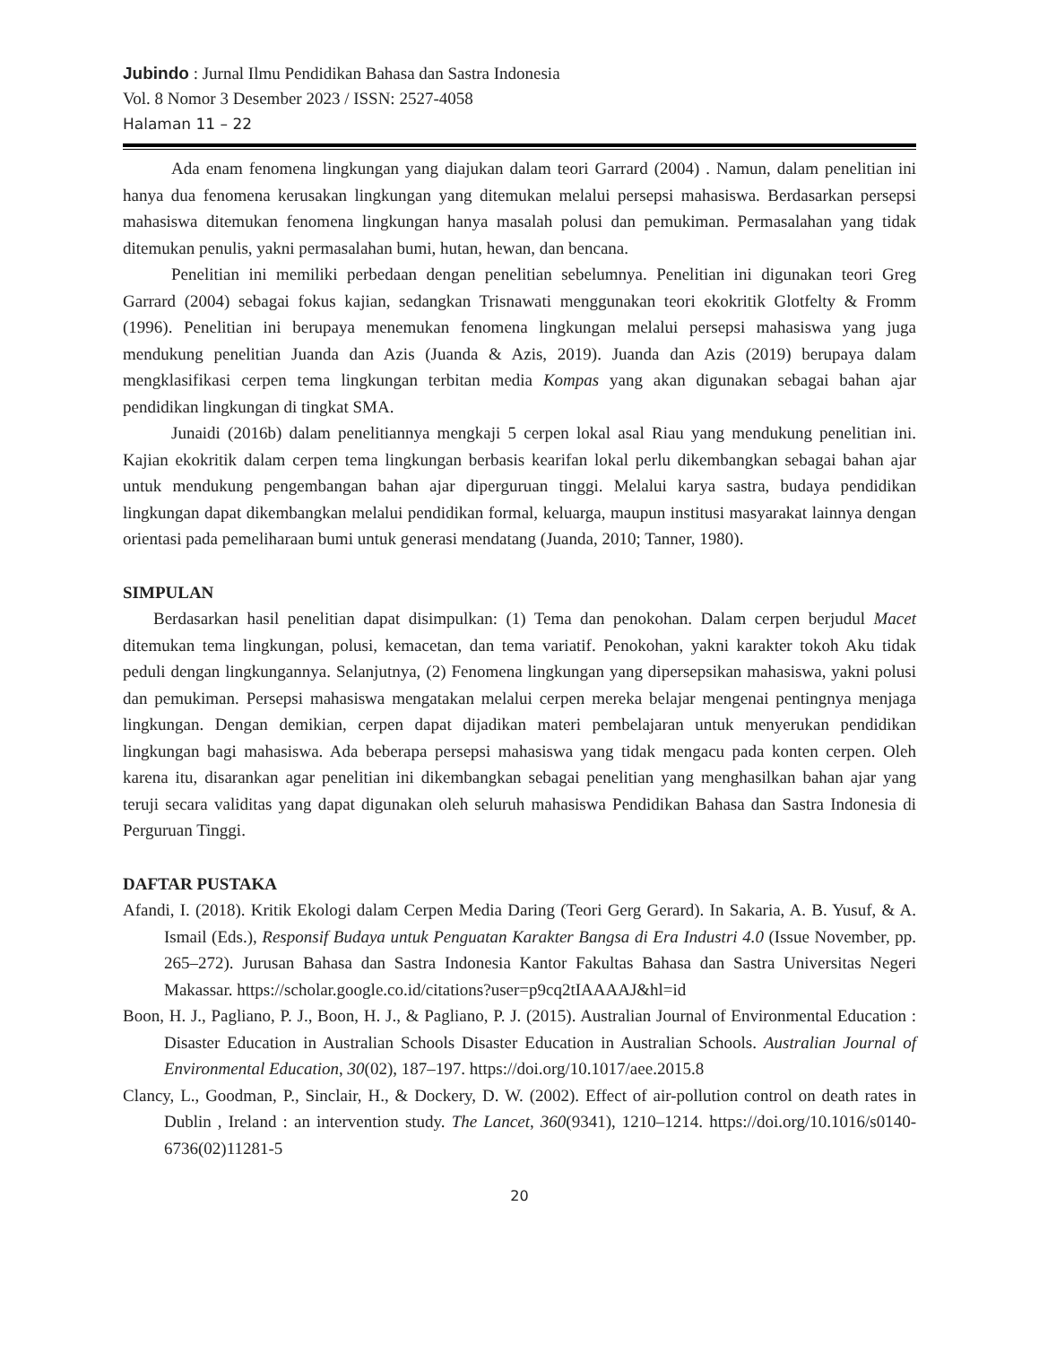Jubindo : Jurnal Ilmu Pendidikan Bahasa dan Sastra Indonesia
Vol. 8 Nomor 3 Desember 2023 / ISSN: 2527-4058
Halaman 11 – 22
Ada enam fenomena lingkungan yang diajukan dalam teori Garrard (2004) . Namun, dalam penelitian ini hanya dua fenomena kerusakan lingkungan yang ditemukan melalui persepsi mahasiswa. Berdasarkan persepsi mahasiswa ditemukan fenomena lingkungan hanya masalah polusi dan pemukiman. Permasalahan yang tidak ditemukan penulis, yakni permasalahan bumi, hutan, hewan, dan bencana.
Penelitian ini memiliki perbedaan dengan penelitian sebelumnya. Penelitian ini digunakan teori Greg Garrard (2004) sebagai fokus kajian, sedangkan Trisnawati menggunakan teori ekokritik Glotfelty & Fromm (1996). Penelitian ini berupaya menemukan fenomena lingkungan melalui persepsi mahasiswa yang juga mendukung penelitian Juanda dan Azis (Juanda & Azis, 2019). Juanda dan Azis (2019) berupaya dalam mengklasifikasi cerpen tema lingkungan terbitan media Kompas yang akan digunakan sebagai bahan ajar pendidikan lingkungan di tingkat SMA.
Junaidi (2016b) dalam penelitiannya mengkaji 5 cerpen lokal asal Riau yang mendukung penelitian ini. Kajian ekokritik dalam cerpen tema lingkungan berbasis kearifan lokal perlu dikembangkan sebagai bahan ajar untuk mendukung pengembangan bahan ajar diperguruan tinggi. Melalui karya sastra, budaya pendidikan lingkungan dapat dikembangkan melalui pendidikan formal, keluarga, maupun institusi masyarakat lainnya dengan orientasi pada pemeliharaan bumi untuk generasi mendatang (Juanda, 2010; Tanner, 1980).
SIMPULAN
Berdasarkan hasil penelitian dapat disimpulkan: (1) Tema dan penokohan. Dalam cerpen berjudul Macet ditemukan tema lingkungan, polusi, kemacetan, dan tema variatif. Penokohan, yakni karakter tokoh Aku tidak peduli dengan lingkungannya. Selanjutnya, (2) Fenomena lingkungan yang dipersepsikan mahasiswa, yakni polusi dan pemukiman. Persepsi mahasiswa mengatakan melalui cerpen mereka belajar mengenai pentingnya menjaga lingkungan. Dengan demikian, cerpen dapat dijadikan materi pembelajaran untuk menyerukan pendidikan lingkungan bagi mahasiswa. Ada beberapa persepsi mahasiswa yang tidak mengacu pada konten cerpen. Oleh karena itu, disarankan agar penelitian ini dikembangkan sebagai penelitian yang menghasilkan bahan ajar yang teruji secara validitas yang dapat digunakan oleh seluruh mahasiswa Pendidikan Bahasa dan Sastra Indonesia di Perguruan Tinggi.
DAFTAR PUSTAKA
Afandi, I. (2018). Kritik Ekologi dalam Cerpen Media Daring (Teori Gerg Gerard). In Sakaria, A. B. Yusuf, & A. Ismail (Eds.), Responsif Budaya untuk Penguatan Karakter Bangsa di Era Industri 4.0 (Issue November, pp. 265–272). Jurusan Bahasa dan Sastra Indonesia Kantor Fakultas Bahasa dan Sastra Universitas Negeri Makassar. https://scholar.google.co.id/citations?user=p9cq2tIAAAAJ&hl=id
Boon, H. J., Pagliano, P. J., Boon, H. J., & Pagliano, P. J. (2015). Australian Journal of Environmental Education : Disaster Education in Australian Schools Disaster Education in Australian Schools. Australian Journal of Environmental Education, 30(02), 187–197. https://doi.org/10.1017/aee.2015.8
Clancy, L., Goodman, P., Sinclair, H., & Dockery, D. W. (2002). Effect of air-pollution control on death rates in Dublin , Ireland : an intervention study. The Lancet, 360(9341), 1210–1214. https://doi.org/10.1016/s0140-6736(02)11281-5
20